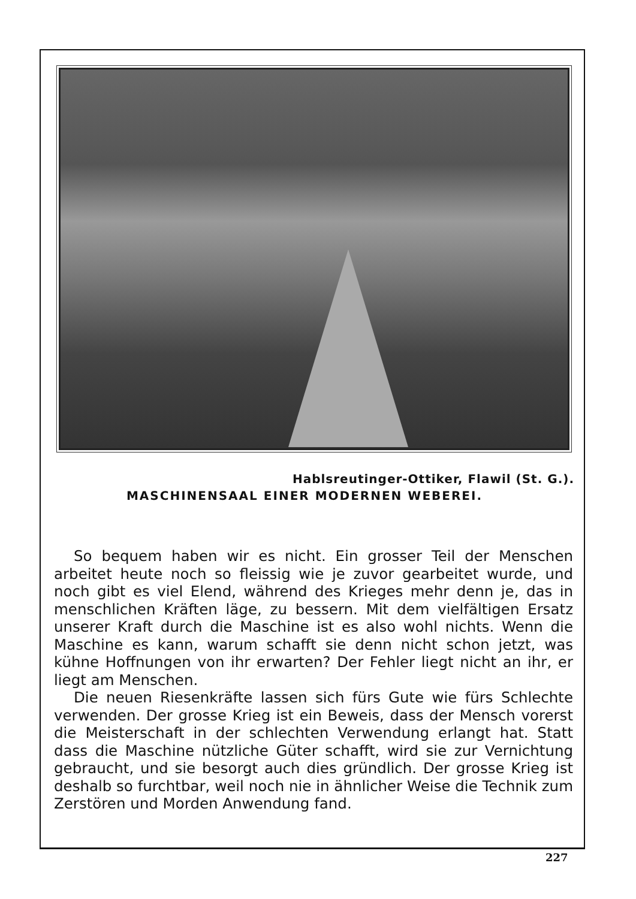Hablsreutinger-Ottiker, Flawil (St. G.).
MASCHINENSAAL EINER MODERNEN WEBEREI.
So bequem haben wir es nicht. Ein grosser Teil der Menschen arbeitet heute noch so fleissig wie je zuvor gearbeitet wurde, und noch gibt es viel Elend, während des Krieges mehr denn je, das in menschlichen Kräften läge, zu bessern. Mit dem vielfältigen Ersatz unserer Kraft durch die Maschine ist es also wohl nichts. Wenn die Maschine es kann, warum schafft sie denn nicht schon jetzt, was kühne Hoffnungen von ihr erwarten? Der Fehler liegt nicht an ihr, er liegt am Menschen.
Die neuen Riesenkräfte lassen sich fürs Gute wie fürs Schlechte verwenden. Der grosse Krieg ist ein Beweis, dass der Mensch vorerst die Meisterschaft in der schlechten Verwendung erlangt hat. Statt dass die Maschine nützliche Güter schafft, wird sie zur Vernichtung gebraucht, und sie besorgt auch dies gründlich. Der grosse Krieg ist deshalb so furchtbar, weil noch nie in ähnlicher Weise die Technik zum Zerstören und Morden Anwendung fand.
227